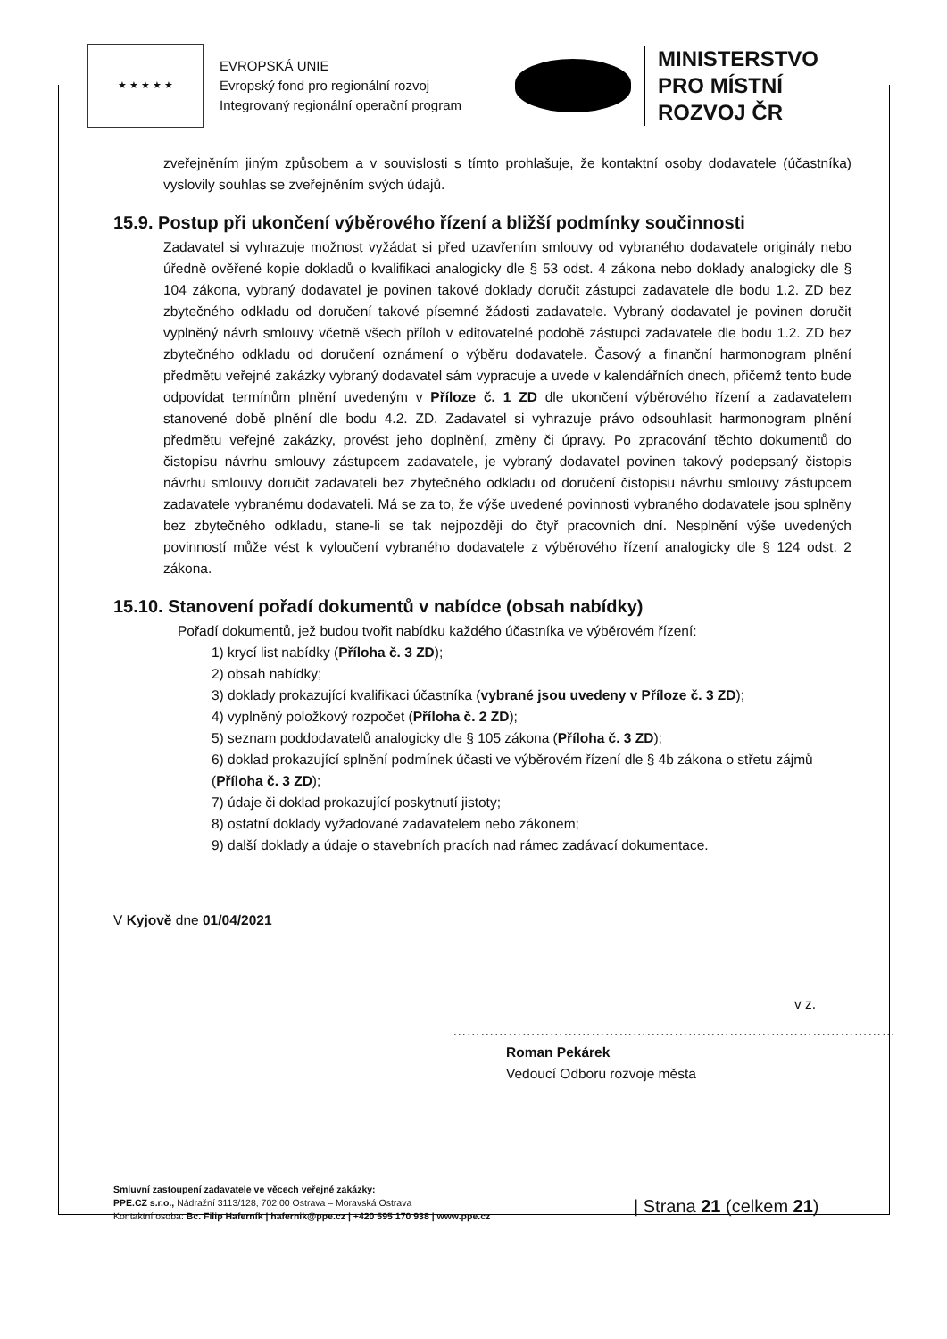★ ★ ★ ★ ★
EVROPSKÁ UNIE
Evropský fond pro regionální rozvoj
Integrovaný regionální operační program
MINISTERSTVO
PRO MÍSTNÍ
ROZVOJ ČR
zveřejněním jiným způsobem a v souvislosti s tímto prohlašuje, že kontaktní osoby dodavatele (účastníka) vyslovily souhlas se zveřejněním svých údajů.
15.9. Postup při ukončení výběrového řízení a bližší podmínky součinnosti
Zadavatel si vyhrazuje možnost vyžádat si před uzavřením smlouvy od vybraného dodavatele originály nebo úředně ověřené kopie dokladů o kvalifikaci analogicky dle § 53 odst. 4 zákona nebo doklady analogicky dle § 104 zákona, vybraný dodavatel je povinen takové doklady doručit zástupci zadavatele dle bodu 1.2. ZD bez zbytečného odkladu od doručení takové písemné žádosti zadavatele. Vybraný dodavatel je povinen doručit vyplněný návrh smlouvy včetně všech příloh v editovatelné podobě zástupci zadavatele dle bodu 1.2. ZD bez zbytečného odkladu od doručení oznámení o výběru dodavatele. Časový a finanční harmonogram plnění předmětu veřejné zakázky vybraný dodavatel sám vypracuje a uvede v kalendářních dnech, přičemž tento bude odpovídat termínům plnění uvedeným v Příloze č. 1 ZD dle ukončení výběrového řízení a zadavatelem stanovené době plnění dle bodu 4.2. ZD. Zadavatel si vyhrazuje právo odsouhlasit harmonogram plnění předmětu veřejné zakázky, provést jeho doplnění, změny či úpravy. Po zpracování těchto dokumentů do čistopisu návrhu smlouvy zástupcem zadavatele, je vybraný dodavatel povinen takový podepsaný čistopis návrhu smlouvy doručit zadavateli bez zbytečného odkladu od doručení čistopisu návrhu smlouvy zástupcem zadavatele vybranému dodavateli. Má se za to, že výše uvedené povinnosti vybraného dodavatele jsou splněny bez zbytečného odkladu, stane-li se tak nejpozději do čtyř pracovních dní. Nesplnění výše uvedených povinností může vést k vyloučení vybraného dodavatele z výběrového řízení analogicky dle § 124 odst. 2 zákona.
15.10. Stanovení pořadí dokumentů v nabídce (obsah nabídky)
Pořadí dokumentů, jež budou tvořit nabídku každého účastníka ve výběrovém řízení:
1) krycí list nabídky (Příloha č. 3 ZD);
2) obsah nabídky;
3) doklady prokazující kvalifikaci účastníka (vybrané jsou uvedeny v Příloze č. 3 ZD);
4) vyplněný položkový rozpočet (Příloha č. 2 ZD);
5) seznam poddodavatelů analogicky dle § 105 zákona (Příloha č. 3 ZD);
6) doklad prokazující splnění podmínek účasti ve výběrovém řízení dle § 4b zákona o střetu zájmů (Příloha č. 3 ZD);
7) údaje či doklad prokazující poskytnutí jistoty;
8) ostatní doklady vyžadované zadavatelem nebo zákonem;
9) další doklady a údaje o stavebních pracích nad rámec zadávací dokumentace.
V Kyjově dne 01/04/2021
v z.
……………………………………………………………………………………
Roman Pekárek
Vedoucí Odboru rozvoje města
Smluvní zastoupení zadavatele ve věcech veřejné zakázky:
PPE.CZ s.r.o., Nádražní 3113/128, 702 00 Ostrava – Moravská Ostrava
Kontaktní osoba: Bc. Filip Haferník | hafernik@ppe.cz | +420 595 170 938 | www.ppe.cz
| Strana 21 (celkem 21)